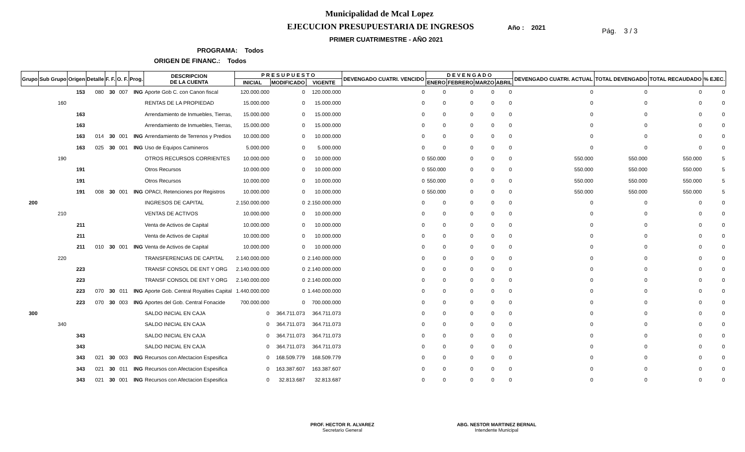Municipalidad de Mcal Lopez
EJECUCION PRESUPUESTARIA DE INGRESOS
Año : 2021 Pág. 3 / 3
PRIMER CUATRIMESTRE - AÑO 2021
PROGRAMA: Todos
ORIGEN DE FINANC.: Todos
| Grupo | Sub Grupo | Origen | Detalle | F. F. | O. F. | Prog. | DESCRIPCION DE LA CUENTA | P R E S U P U E S T O | | | DEVENGADO CUATRI. VENCIDO | D E V E N G A D O | | | | DEVENGADO CUATRI. ACTUAL | TOTAL DEVENGADO | TOTAL RECAUDADO | % EJEC. |
| --- | --- | --- | --- | --- | --- | --- | --- | --- | --- | --- | --- | --- | --- | --- | --- | --- | --- | --- | --- |
| | | | | | | | | INICIAL | MODIFICADO | VIGENTE | | ENERO | FEBRERO | MARZO | ABRIL | | | | |
| | | 153 | 080 | 30 | 007 | ING | Aporte Gob C. con Canon fiscal | 120.000.000 | 0 | 120.000.000 | 0 | 0 | 0 | 0 | 0 | 0 | 0 | 0 | 0 |
| | 160 | | | | | | RENTAS DE LA PROPIEDAD | 15.000.000 | 0 | 15.000.000 | 0 | 0 | 0 | 0 | 0 | 0 | 0 | 0 | 0 |
| | | 163 | | | | | Arrendamiento de Inmuebles, Tierras, | 15.000.000 | 0 | 15.000.000 | 0 | 0 | 0 | 0 | 0 | 0 | 0 | 0 | 0 |
| | | 163 | | | | | Arrendamiento de Inmuebles, Tierras, | 15.000.000 | 0 | 15.000.000 | 0 | 0 | 0 | 0 | 0 | 0 | 0 | 0 | 0 |
| | | 163 | 014 | 30 | 001 | ING | Arrendamiento de Terrenos y Predios | 10.000.000 | 0 | 10.000.000 | 0 | 0 | 0 | 0 | 0 | 0 | 0 | 0 | 0 |
| | | 163 | 025 | 30 | 001 | ING | Uso de Equipos Camineros | 5.000.000 | 0 | 5.000.000 | 0 | 0 | 0 | 0 | 0 | 0 | 0 | 0 | 0 |
| | 190 | | | | | | OTROS RECURSOS CORRIENTES | 10.000.000 | 0 | 10.000.000 | 0 | 550.000 | 0 | 0 | 0 | 550.000 | 550.000 | 550.000 | 5 |
| | | 191 | | | | | Otros Recursos | 10.000.000 | 0 | 10.000.000 | 0 | 550.000 | 0 | 0 | 0 | 550.000 | 550.000 | 550.000 | 5 |
| | | 191 | | | | | Otros Recursos | 10.000.000 | 0 | 10.000.000 | 0 | 550.000 | 0 | 0 | 0 | 550.000 | 550.000 | 550.000 | 5 |
| | | 191 | 008 | 30 | 001 | ING | OPACI, Retenciones por Registros | 10.000.000 | 0 | 10.000.000 | 0 | 550.000 | 0 | 0 | 0 | 550.000 | 550.000 | 550.000 | 5 |
| 200 | | | | | | | INGRESOS DE CAPITAL | 2.150.000.000 | 0 | 2.150.000.000 | 0 | 0 | 0 | 0 | 0 | 0 | 0 | 0 | 0 |
| | 210 | | | | | | VENTAS DE ACTIVOS | 10.000.000 | 0 | 10.000.000 | 0 | 0 | 0 | 0 | 0 | 0 | 0 | 0 | 0 |
| | | 211 | | | | | Venta de Activos de Capital | 10.000.000 | 0 | 10.000.000 | 0 | 0 | 0 | 0 | 0 | 0 | 0 | 0 | 0 |
| | | 211 | | | | | Venta de Activos de Capital | 10.000.000 | 0 | 10.000.000 | 0 | 0 | 0 | 0 | 0 | 0 | 0 | 0 | 0 |
| | | 211 | 010 | 30 | 001 | ING | Venta de Activos de Capital | 10.000.000 | 0 | 10.000.000 | 0 | 0 | 0 | 0 | 0 | 0 | 0 | 0 | 0 |
| | 220 | | | | | | TRANSFERENCIAS DE CAPITAL | 2.140.000.000 | 0 | 2.140.000.000 | 0 | 0 | 0 | 0 | 0 | 0 | 0 | 0 | 0 |
| | | 223 | | | | | TRANSF CONSOL DE ENT Y ORG | 2.140.000.000 | 0 | 2.140.000.000 | 0 | 0 | 0 | 0 | 0 | 0 | 0 | 0 | 0 |
| | | 223 | | | | | TRANSF CONSOL DE ENT Y ORG | 2.140.000.000 | 0 | 2.140.000.000 | 0 | 0 | 0 | 0 | 0 | 0 | 0 | 0 | 0 |
| | | 223 | 070 | 30 | 011 | ING | Aporte Gob. Central Royalties Capital | 1.440.000.000 | 0 | 1.440.000.000 | 0 | 0 | 0 | 0 | 0 | 0 | 0 | 0 | 0 |
| | | 223 | 070 | 30 | 003 | ING | Aportes del Gob. Central Fonacide | 700.000.000 | 0 | 700.000.000 | 0 | 0 | 0 | 0 | 0 | 0 | 0 | 0 | 0 |
| 300 | | | | | | | SALDO INICIAL EN CAJA | 0 | 364.711.073 | 364.711.073 | 0 | 0 | 0 | 0 | 0 | 0 | 0 | 0 | 0 |
| | 340 | | | | | | SALDO INICIAL EN CAJA | 0 | 364.711.073 | 364.711.073 | 0 | 0 | 0 | 0 | 0 | 0 | 0 | 0 | 0 |
| | | 343 | | | | | SALDO INICIAL EN CAJA | 0 | 364.711.073 | 364.711.073 | 0 | 0 | 0 | 0 | 0 | 0 | 0 | 0 | 0 |
| | | 343 | | | | | SALDO INICIAL EN CAJA | 0 | 364.711.073 | 364.711.073 | 0 | 0 | 0 | 0 | 0 | 0 | 0 | 0 | 0 |
| | | 343 | 021 | 30 | 003 | ING | Recursos con Afectacion Espesifica | 0 | 168.509.779 | 168.509.779 | 0 | 0 | 0 | 0 | 0 | 0 | 0 | 0 | 0 |
| | | 343 | 021 | 30 | 011 | ING | Recursos con Afectacion Espesifica | 0 | 163.387.607 | 163.387.607 | 0 | 0 | 0 | 0 | 0 | 0 | 0 | 0 | 0 |
| | | 343 | 021 | 30 | 001 | ING | Recursos con Afectacion Espesifica | 0 | 32.813.687 | 32.813.687 | 0 | 0 | 0 | 0 | 0 | 0 | 0 | 0 | 0 |
PROF. HECTOR R. ALVAREZ
Secretario General
ABG. NESTOR MARTINEZ BERNAL
Intendente Municipal